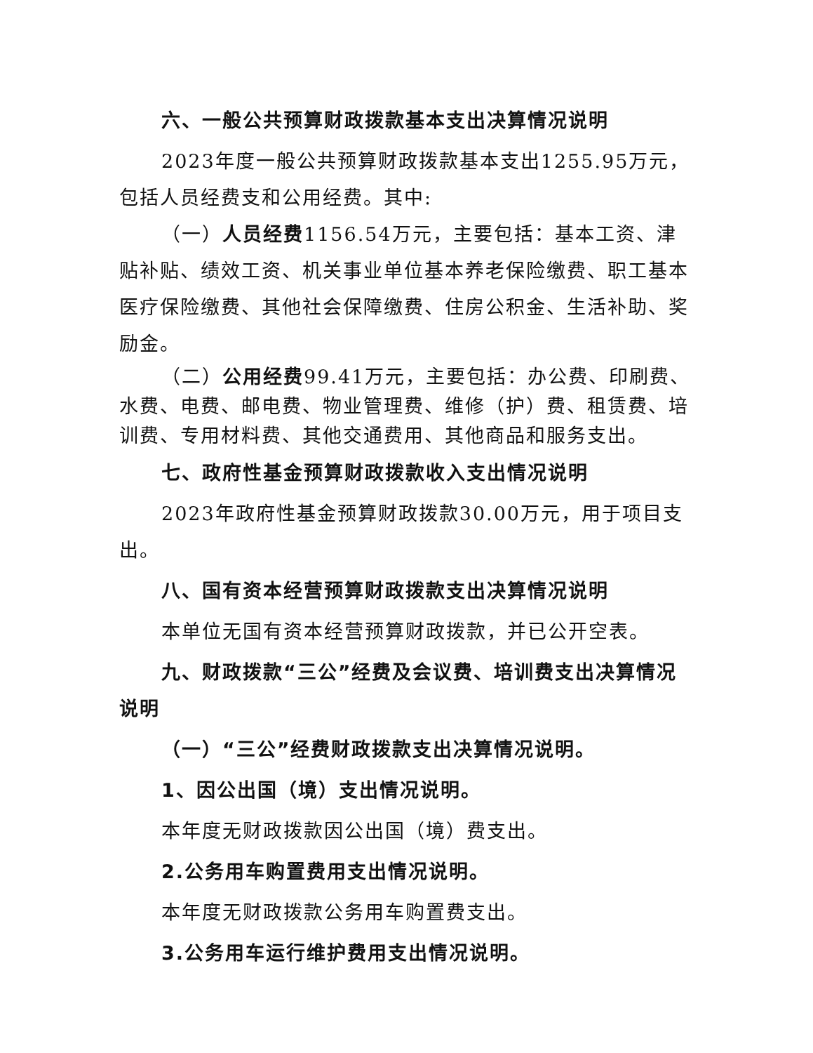六、一般公共预算财政拨款基本支出决算情况说明
2023年度一般公共预算财政拨款基本支出1255.95万元，包括人员经费支和公用经费。其中:
（一）人员经费1156.54万元，主要包括：基本工资、津贴补贴、绩效工资、机关事业单位基本养老保险缴费、职工基本医疗保险缴费、其他社会保障缴费、住房公积金、生活补助、奖励金。
（二）公用经费99.41万元，主要包括：办公费、印刷费、水费、电费、邮电费、物业管理费、维修（护）费、租赁费、培训费、专用材料费、其他交通费用、其他商品和服务支出。
七、政府性基金预算财政拨款收入支出情况说明
2023年政府性基金预算财政拨款30.00万元，用于项目支出。
八、国有资本经营预算财政拨款支出决算情况说明
本单位无国有资本经营预算财政拨款，并已公开空表。
九、财政拨款“三公”经费及会议费、培训费支出决算情况说明
（一）“三公”经费财政拨款支出决算情况说明。
1、因公出国（境）支出情况说明。
本年度无财政拨款因公出国（境）费支出。
2.公务用车购置费用支出情况说明。
本年度无财政拨款公务用车购置费支出。
3.公务用车运行维护费用支出情况说明。